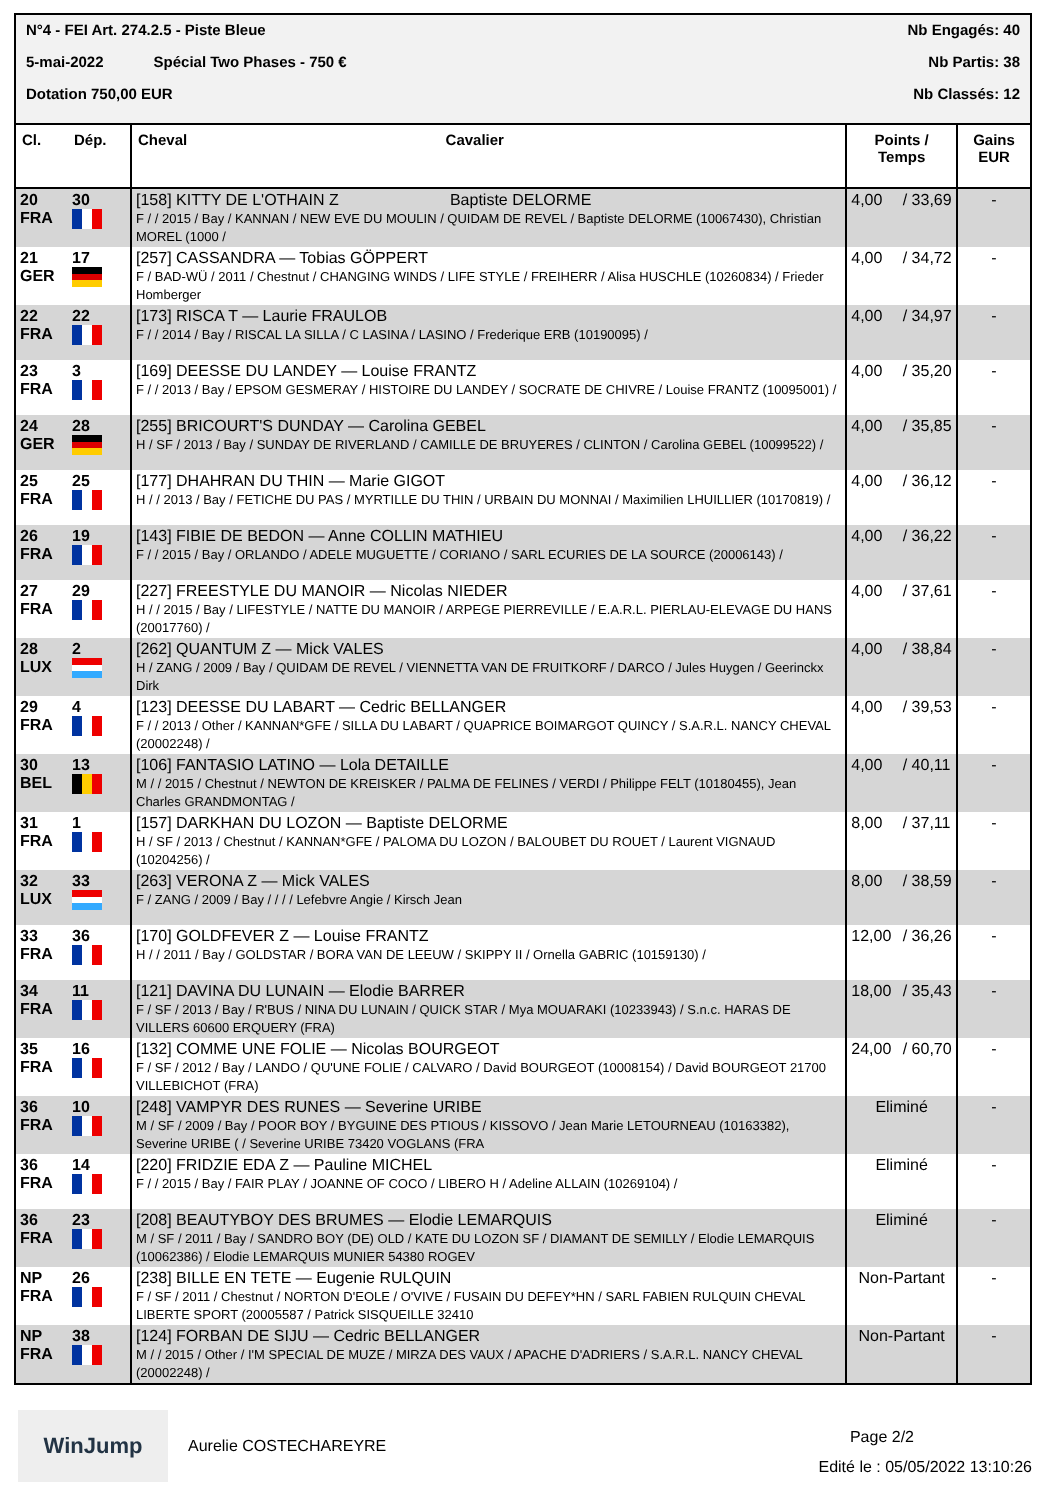N°4 - FEI Art. 274.2.5 - Piste Bleue Nb Engagés: 40
5-mai-2022 Spécial Two Phases - 750 € Nb Partis: 38
Dotation 750,00 EUR Nb Classés: 12
| Cl. | Dép. | Cheval Cavalier | Points / Temps | | Gains EUR |
| --- | --- | --- | --- | --- | --- |
| 20 FRA | 30 | [158] KITTY DE L'OTHAIN Z Baptiste DELORME F / / 2015 / Bay / KANNAN / NEW EVE DU MOULIN / QUIDAM DE REVEL / Baptiste DELORME (10067430), Christian MOREL (1000 / | 4,00 | / 33,69 | - |
| 21 GER | 17 | [257] CASSANDRA — Tobias GÖPPERT F / BAD-WÜ / 2011 / Chestnut / CHANGING WINDS / LIFE STYLE / FREIHERR / Alisa HUSCHLE (10260834) / Frieder Homberger | 4,00 | / 34,72 | - |
| 22 FRA | 22 | [173] RISCA T — Laurie FRAULOB F / / 2014 / Bay / RISCAL LA SILLA / C LASINA / LASINO / Frederique ERB (10190095) / | 4,00 | / 34,97 | - |
| 23 FRA | 3 | [169] DEESSE DU LANDEY — Louise FRANTZ F / / 2013 / Bay / EPSOM GESMERAY / HISTOIRE DU LANDEY / SOCRATE DE CHIVRE / Louise FRANTZ (10095001) / | 4,00 | / 35,20 | - |
| 24 GER | 28 | [255] BRICOURT'S DUNDAY — Carolina GEBEL H / SF / 2013 / Bay / SUNDAY DE RIVERLAND / CAMILLE DE BRUYERES / CLINTON / Carolina GEBEL (10099522) / | 4,00 | / 35,85 | - |
| 25 FRA | 25 | [177] DHAHRAN DU THIN — Marie GIGOT H / / 2013 / Bay / FETICHE DU PAS / MYRTILLE DU THIN / URBAIN DU MONNAI / Maximilien LHUILLIER (10170819) / | 4,00 | / 36,12 | - |
| 26 FRA | 19 | [143] FIBIE DE BEDON — Anne COLLIN MATHIEU F / / 2015 / Bay / ORLANDO / ADELE MUGUETTE / CORIANO / SARL ECURIES DE LA SOURCE (20006143) / | 4,00 | / 36,22 | - |
| 27 FRA | 29 | [227] FREESTYLE DU MANOIR — Nicolas NIEDER H / / 2015 / Bay / LIFESTYLE / NATTE DU MANOIR / ARPEGE PIERREVILLE / E.A.R.L. PIERLAU-ELEVAGE DU HANS (20017760) / | 4,00 | / 37,61 | - |
| 28 LUX | 2 | [262] QUANTUM Z — Mick VALES H / ZANG / 2009 / Bay / QUIDAM DE REVEL / VIENNETTA VAN DE FRUITKORF / DARCO / Jules Huygen / Geerinckx Dirk | 4,00 | / 38,84 | - |
| 29 FRA | 4 | [123] DEESSE DU LABART — Cedric BELLANGER F / / 2013 / Other / KANNAN*GFE / SILLA DU LABART / QUAPRICE BOIMARGOT QUINCY / S.A.R.L. NANCY CHEVAL (20002248) / | 4,00 | / 39,53 | - |
| 30 BEL | 13 | [106] FANTASIO LATINO — Lola DETAILLE M / / 2015 / Chestnut / NEWTON DE KREISKER / PALMA DE FELINES / VERDI / Philippe FELT (10180455), Jean Charles GRANDMONTAG / | 4,00 | / 40,11 | - |
| 31 FRA | 1 | [157] DARKHAN DU LOZON — Baptiste DELORME H / SF / 2013 / Chestnut / KANNAN*GFE / PALOMA DU LOZON / BALOUBET DU ROUET / Laurent VIGNAUD (10204256) / | 8,00 | / 37,11 | - |
| 32 LUX | 33 | [263] VERONA Z — Mick VALES F / ZANG / 2009 / Bay / / / / Lefebvre Angie / Kirsch Jean | 8,00 | / 38,59 | - |
| 33 FRA | 36 | [170] GOLDFEVER Z — Louise FRANTZ H / / 2011 / Bay / GOLDSTAR / BORA VAN DE LEEUW / SKIPPY II / Ornella GABRIC (10159130) / | 12,00 | / 36,26 | - |
| 34 FRA | 11 | [121] DAVINA DU LUNAIN — Elodie BARRER F / SF / 2013 / Bay / R'BUS / NINA DU LUNAIN / QUICK STAR / Mya MOUARAKI (10233943) / S.n.c. HARAS DE VILLERS 60600 ERQUERY (FRA) | 18,00 | / 35,43 | - |
| 35 FRA | 16 | [132] COMME UNE FOLIE — Nicolas BOURGEOT F / SF / 2012 / Bay / LANDO / QU'UNE FOLIE / CALVARO / David BOURGEOT (10008154) / David BOURGEOT 21700 VILLEBICHOT (FRA) | 24,00 | / 60,70 | - |
| 36 FRA | 10 | [248] VAMPYR DES RUNES — Severine URIBE M / SF / 2009 / Bay / POOR BOY / BYGUINE DES PTIOUS / KISSOVO / Jean Marie LETOURNEAU (10163382), Severine URIBE ( / Severine URIBE 73420 VOGLANS (FRA | Eliminé | | - |
| 36 FRA | 14 | [220] FRIDZIE EDA Z — Pauline MICHEL F / / 2015 / Bay / FAIR PLAY / JOANNE OF COCO / LIBERO H / Adeline ALLAIN (10269104) / | Eliminé | | - |
| 36 FRA | 23 | [208] BEAUTYBOY DES BRUMES — Elodie LEMARQUIS M / SF / 2011 / Bay / SANDRO BOY (DE) OLD / KATE DU LOZON SF / DIAMANT DE SEMILLY / Elodie LEMARQUIS (10062386) / Elodie LEMARQUIS MUNIER 54380 ROGEV | Eliminé | | - |
| NP FRA | 26 | [238] BILLE EN TETE — Eugenie RULQUIN F / SF / 2011 / Chestnut / NORTON D'EOLE / O'VIVE / FUSAIN DU DEFEY*HN / SARL FABIEN RULQUIN CHEVAL LIBERTE SPORT (20005587 / Patrick SISQUEILLE 32410 | Non-Partant | | - |
| NP FRA | 38 | [124] FORBAN DE SIJU — Cedric BELLANGER M / / 2015 / Other / I'M SPECIAL DE MUZE / MIRZA DES VAUX / APACHE D'ADRIERS / S.A.R.L. NANCY CHEVAL (20002248) / | Non-Partant | | - |
WinJump
Aurelie COSTECHAREYRE
Page 2/2
Edité le : 05/05/2022 13:10:26